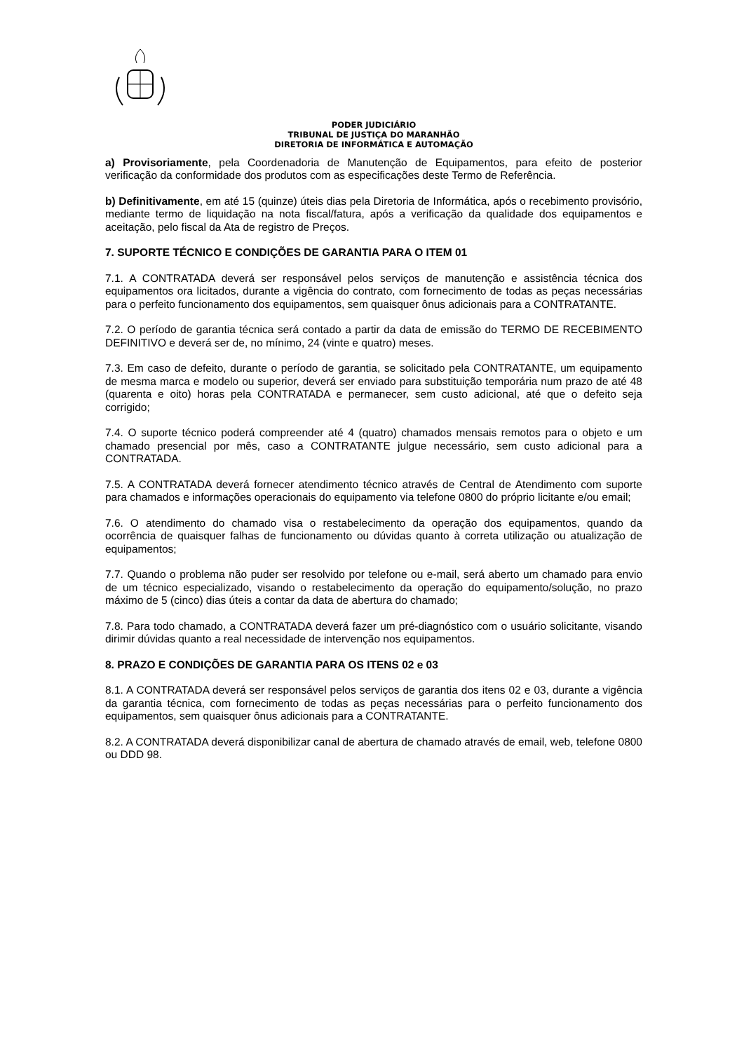PODER JUDICIÁRIO
TRIBUNAL DE JUSTIÇA DO MARANHÃO
DIRETORIA DE INFORMÁTICA E AUTOMAÇÃO
a) Provisoriamente, pela Coordenadoria de Manutenção de Equipamentos, para efeito de posterior verificação da conformidade dos produtos com as especificações deste Termo de Referência.
b) Definitivamente, em até 15 (quinze) úteis dias pela Diretoria de Informática, após o recebimento provisório, mediante termo de liquidação na nota fiscal/fatura, após a verificação da qualidade dos equipamentos e aceitação, pelo fiscal da Ata de registro de Preços.
7. SUPORTE TÉCNICO E CONDIÇÕES DE GARANTIA PARA O ITEM 01
7.1. A CONTRATADA deverá ser responsável pelos serviços de manutenção e assistência técnica dos equipamentos ora licitados, durante a vigência do contrato, com fornecimento de todas as peças necessárias para o perfeito funcionamento dos equipamentos, sem quaisquer ônus adicionais para a CONTRATANTE.
7.2. O período de garantia técnica será contado a partir da data de emissão do TERMO DE RECEBIMENTO DEFINITIVO e deverá ser de, no mínimo, 24 (vinte e quatro) meses.
7.3. Em caso de defeito, durante o período de garantia, se solicitado pela CONTRATANTE, um equipamento de mesma marca e modelo ou superior, deverá ser enviado para substituição temporária num prazo de até 48 (quarenta e oito) horas pela CONTRATADA e permanecer, sem custo adicional, até que o defeito seja corrigido;
7.4. O suporte técnico poderá compreender até 4 (quatro) chamados mensais remotos para o objeto e um chamado presencial por mês, caso a CONTRATANTE julgue necessário, sem custo adicional para a CONTRATADA.
7.5. A CONTRATADA deverá fornecer atendimento técnico através de Central de Atendimento com suporte para chamados e informações operacionais do equipamento via telefone 0800 do próprio licitante e/ou email;
7.6. O atendimento do chamado visa o restabelecimento da operação dos equipamentos, quando da ocorrência de quaisquer falhas de funcionamento ou dúvidas quanto à correta utilização ou atualização de equipamentos;
7.7. Quando o problema não puder ser resolvido por telefone ou e-mail, será aberto um chamado para envio de um técnico especializado, visando o restabelecimento da operação do equipamento/solução, no prazo máximo de 5 (cinco) dias úteis a contar da data de abertura do chamado;
7.8. Para todo chamado, a CONTRATADA deverá fazer um pré-diagnóstico com o usuário solicitante, visando dirimir dúvidas quanto a real necessidade de intervenção nos equipamentos.
8. PRAZO E CONDIÇÕES DE GARANTIA PARA OS ITENS 02 e 03
8.1. A CONTRATADA deverá ser responsável pelos serviços de garantia dos itens 02 e 03, durante a vigência da garantia técnica, com fornecimento de todas as peças necessárias para o perfeito funcionamento dos equipamentos, sem quaisquer ônus adicionais para a CONTRATANTE.
8.2. A CONTRATADA deverá disponibilizar canal de abertura de chamado através de email, web, telefone 0800 ou DDD 98.